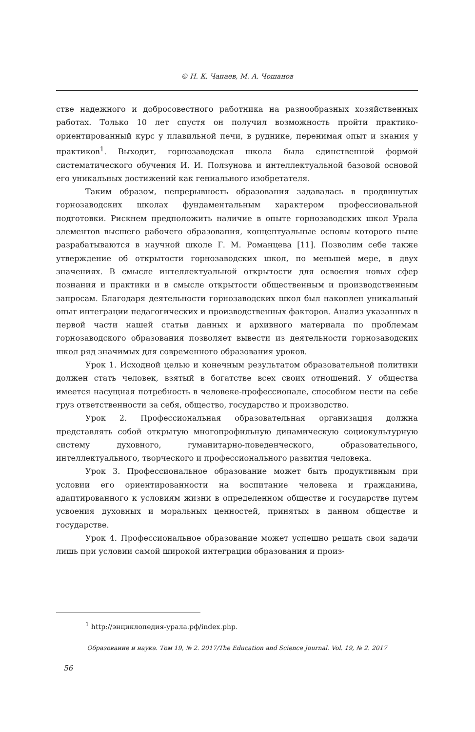© Н. К. Чапаев, М. А. Чошанов
стве надежного и добросовестного работника на разнообразных хозяйственных работах. Только 10 лет спустя он получил возможность пройти практико-ориентированный курс у плавильной печи, в руднике, перенимая опыт и знания у практиков<sup>1</sup>. Выходит, горнозаводская школа была единственной формой систематического обучения И. И. Ползунова и интеллектуальной базовой основой его уникальных достижений как гениального изобретателя.
Таким образом, непрерывность образования задавалась в продвинутых горнозаводских школах фундаментальным характером профессиональной подготовки. Рискнем предположить наличие в опыте горнозаводских школ Урала элементов высшего рабочего образования, концептуальные основы которого ныне разрабатываются в научной школе Г. М. Романцева [11]. Позволим себе также утверждение об открытости горнозаводских школ, по меньшей мере, в двух значениях. В смысле интеллектуальной открытости для освоения новых сфер познания и практики и в смысле открытости общественным и производственным запросам. Благодаря деятельности горнозаводских школ был накоплен уникальный опыт интеграции педагогических и производственных факторов. Анализ указанных в первой части нашей статьи данных и архивного материала по проблемам горнозаводского образования позволяет вывести из деятельности горнозаводских школ ряд значимых для современного образования уроков.
Урок 1. Исходной целью и конечным результатом образовательной политики должен стать человек, взятый в богатстве всех своих отношений. У общества имеется насущная потребность в человеке-профессионале, способном нести на себе груз ответственности за себя, общество, государство и производство.
Урок 2. Профессиональная образовательная организация должна представлять собой открытую многопрофильную динамическую социокультурную систему духовного, гуманитарно-поведенческого, образовательного, интеллектуального, творческого и профессионального развития человека.
Урок 3. Профессиональное образование может быть продуктивным при условии его ориентированности на воспитание человека и гражданина, адаптированного к условиям жизни в определенном обществе и государстве путем усвоения духовных и моральных ценностей, принятых в данном обществе и государстве.
Урок 4. Профессиональное образование может успешно решать свои задачи лишь при условии самой широкой интеграции образования и произ-
<sup>1</sup> http://энциклопедия-урала.рф/index.php.
Образование и наука. Том 19, № 2. 2017/The Education and Science Journal. Vol. 19, № 2. 2017
56